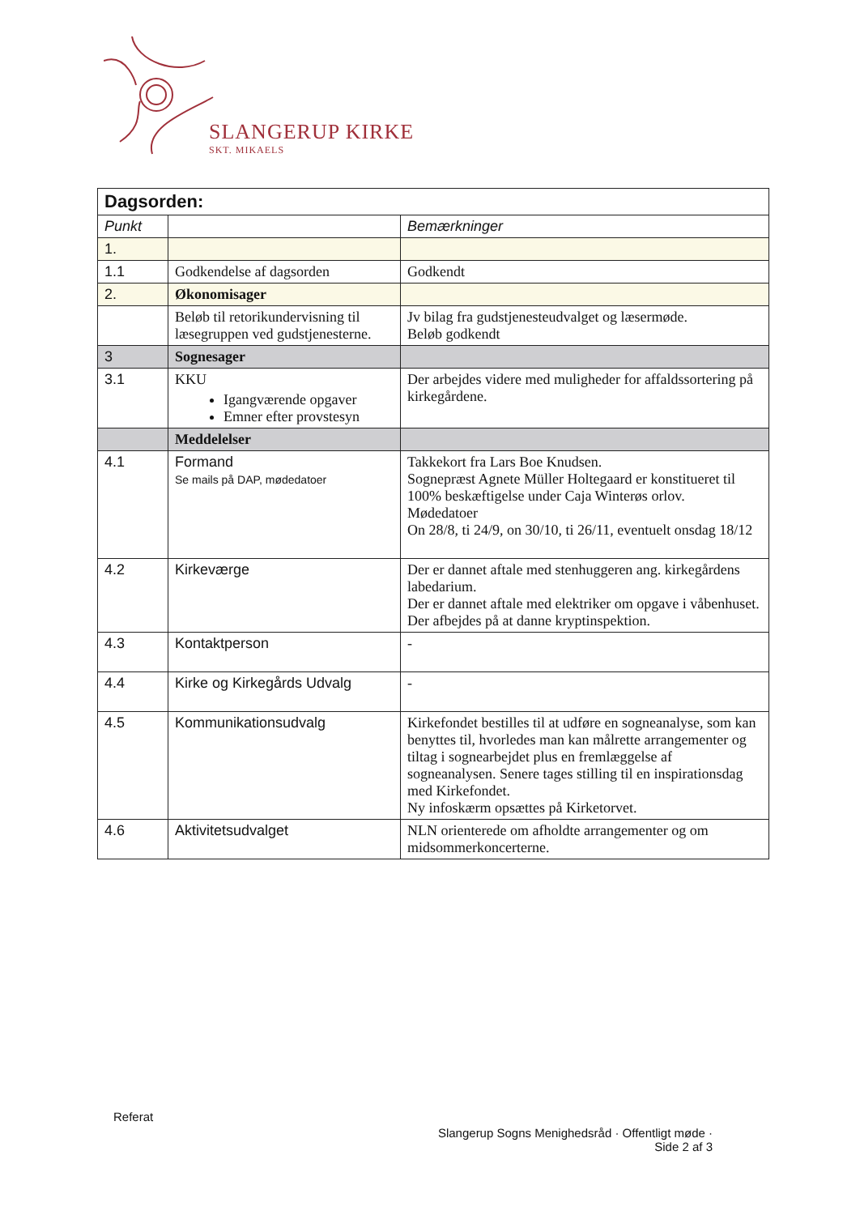SLANGERUP KIRKE
SKT. MIKAELS
| Dagsorden: | | |
| --- | --- | --- |
| Punkt | | Bemærkninger |
| 1. | | |
| 1.1 | Godkendelse af dagsorden | Godkendt |
| 2. | Økonomisager | |
| | Beløb til retorikundervisning til læsegruppen ved gudstjenesterne. | Jv bilag fra gudstjenesteudvalget og læsermøde. Beløb godkendt |
| 3 | Sognesager | |
| 3.1 | KKU Igangværende opgaver Emner efter provstesyn | Der arbejdes videre med muligheder for affaldssortering på kirkegårdene. |
| | Meddelelser | |
| 4.1 | Formand Se mails på DAP, mødedatoer | Takkekort fra Lars Boe Knudsen. Sognepræst Agnete Müller Holtegaard er konstitueret til 100% beskæftigelse under Caja Winterøs orlov. Mødedatoer On 28/8, ti 24/9, on 30/10, ti 26/11, eventuelt onsdag 18/12 |
| 4.2 | Kirkeværge | Der er dannet aftale med stenhuggeren ang. kirkegårdens labedarium. Der er dannet aftale med elektriker om opgave i våbenhuset. Der afbejdes på at danne kryptinspektion. |
| 4.3 | Kontaktperson | - |
| 4.4 | Kirke og Kirkegårds Udvalg | - |
| 4.5 | Kommunikationsudvalg | Kirkefondet bestilles til at udføre en sogneanalyse, som kan benyttes til, hvorledes man kan målrette arrangementer og tiltag i sognearbejdet plus en fremlæggelse af sogneanalysen. Senere tages stilling til en inspirationsdag med Kirkefondet. Ny infoskærm opsættes på Kirketorvet. |
| 4.6 | Aktivitetsudvalget | NLN orienterede om afholdte arrangementer og om midsommerkoncerterne. |
Referat
Slangerup Sogns Menighedsråd · Offentligt møde ·
Side 2 af 3